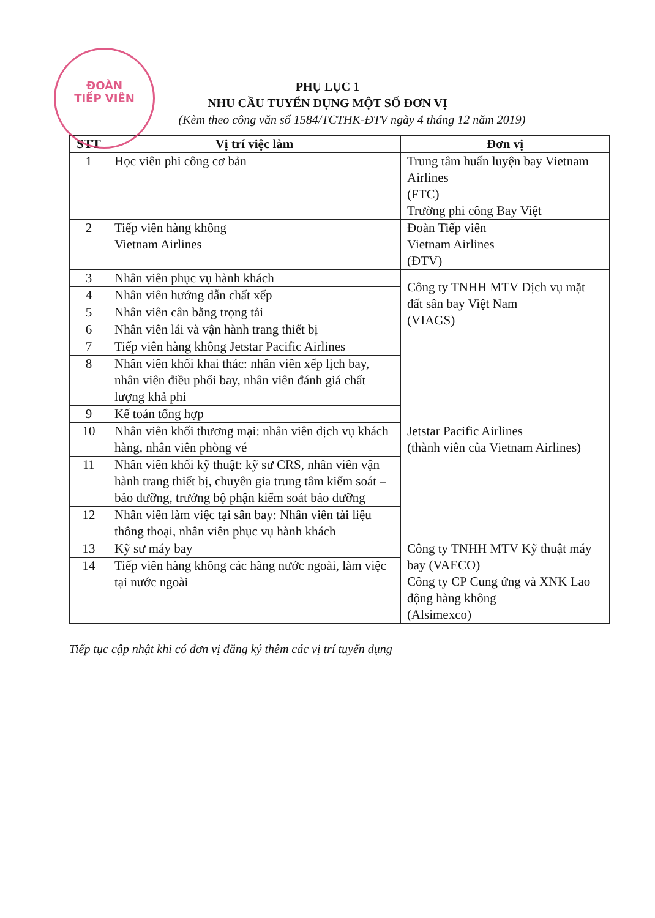ĐOÀN
TIẾP VIÊN
PHỤ LỤC 1
NHU CẦU TUYỂN DỤNG MỘT SỐ ĐƠN VỊ
(Kèm theo công văn số 1584/TCTHK-ĐTV ngày 4 tháng 12 năm 2019)
| STT | Vị trí việc làm | Đơn vị |
| --- | --- | --- |
| 1 | Học viên phi công cơ bản | Trung tâm huấn luyện bay Vietnam Airlines (FTC) Trường phi công Bay Việt |
| 2 | Tiếp viên hàng không Vietnam Airlines | Đoàn Tiếp viên Vietnam Airlines (ĐTV) |
| 3 | Nhân viên phục vụ hành khách | Công ty TNHH MTV Dịch vụ mặt đất sân bay Việt Nam (VIAGS) |
| 4 | Nhân viên hướng dẫn chất xếp | |
| 5 | Nhân viên cân bằng trọng tải | |
| 6 | Nhân viên lái và vận hành trang thiết bị | |
| 7 | Tiếp viên hàng không Jetstar Pacific Airlines | Jetstar Pacific Airlines (thành viên của Vietnam Airlines) |
| 8 | Nhân viên khối khai thác: nhân viên xếp lịch bay, nhân viên điều phối bay, nhân viên đánh giá chất lượng khả phi | |
| 9 | Kế toán tổng hợp | |
| 10 | Nhân viên khối thương mại: nhân viên dịch vụ khách hàng, nhân viên phòng vé | |
| 11 | Nhân viên khối kỹ thuật: kỹ sư CRS, nhân viên vận hành trang thiết bị, chuyên gia trung tâm kiểm soát – bảo dưỡng, trưởng bộ phận kiểm soát bảo dưỡng | |
| 12 | Nhân viên làm việc tại sân bay: Nhân viên tài liệu thông thoại, nhân viên phục vụ hành khách | |
| 13 | Kỹ sư máy bay | Công ty TNHH MTV Kỹ thuật máy bay (VAECO) Công ty CP Cung ứng và XNK Lao động hàng không (Alsimexco) |
| 14 | Tiếp viên hàng không các hãng nước ngoài, làm việc tại nước ngoài | |
Tiếp tục cập nhật khi có đơn vị đăng ký thêm các vị trí tuyển dụng